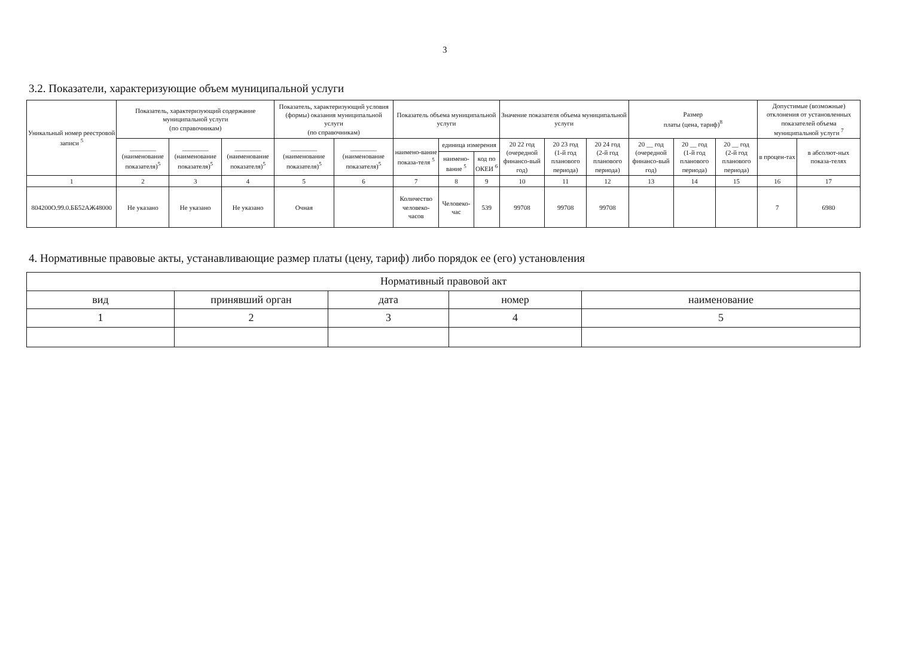3
3.2. Показатели, характеризующие объем муниципальной услуги
| Уникальный номер реестровой записи <sup>5</sup> | Показатель, характеризующий содержание муниципальной услуги (по справочникам) | | | Показатель, характеризующий условия (формы) оказания муниципальной услуги (по справочникам) | | Показатель объема муниципальной услуги | | | Значение показателя объема муниципальной услуги | | | Размер платы (цена, тариф)<sup>8</sup> | | | Допустимые (возможные) отклонения от установленных показателей объема муниципальной услуги <sup>7</sup> | |
| --- | --- | --- | --- | --- | --- | --- | --- | --- | --- | --- | --- | --- | --- | --- | --- | --- |
| | ________ (наименование показателя)<sup>5</sup> | ________ (наименование показателя)<sup>5</sup> | ________ (наименование показателя)<sup>5</sup> | ________ (наименование показателя)<sup>5</sup> | ________ (наименование показателя)<sup>5</sup> | наимено-вание показа-теля <sup>5</sup> | единица измерения | | 20 22 год (очередной финансо-вый год) | 20 23 год (1-й год планового периода) | 20 24 год (2-й год планового периода) | 20 __ год (очередной финансо-вый год) | 20 __ год (1-й год планового периода) | 20 __ год (2-й год планового периода) | в процен-тах | в абсолют-ных показа-телях |
| | | | | | | | наимено-вание <sup>5</sup> | код по ОКЕИ <sup>6</sup> | | | | | | | | |
| 1 | 2 | 3 | 4 | 5 | 6 | 7 | 8 | 9 | 10 | 11 | 12 | 13 | 14 | 15 | 16 | 17 |
| 804200О.99.0.ББ52АЖ48000 | Не указано | Не указано | Не указано | Очная | | Количество человеко-часов | Человеко-час | 539 | 99708 | 99708 | 99708 | | | | 7 | 6980 |
4. Нормативные правовые акты, устанавливающие размер платы (цену, тариф) либо порядок ее (его) установления
| Нормативный правовой акт | | | | |
| --- | --- | --- | --- | --- |
| вид | принявший орган | дата | номер | наименование |
| 1 | 2 | 3 | 4 | 5 |